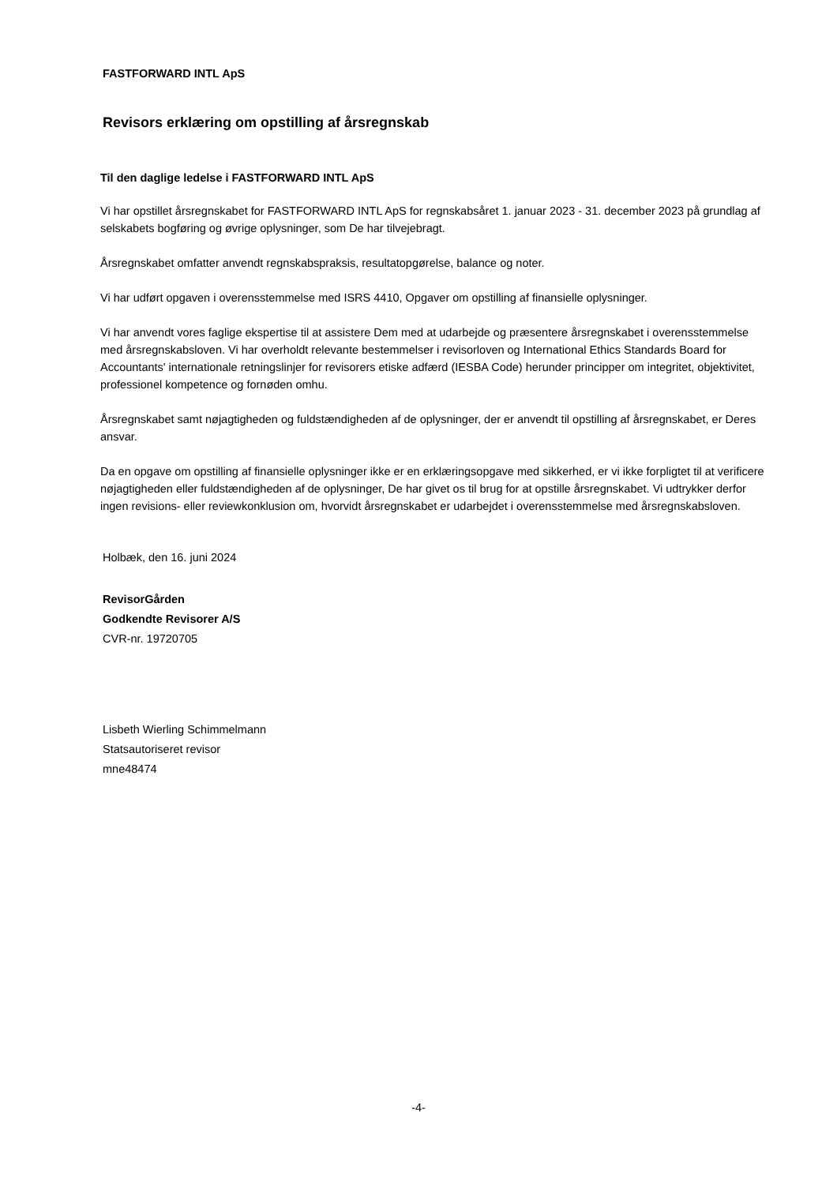FASTFORWARD INTL ApS
Revisors erklæring om opstilling af årsregnskab
Til den daglige ledelse i FASTFORWARD INTL ApS
Vi har opstillet årsregnskabet for FASTFORWARD INTL ApS for regnskabsåret 1. januar 2023 - 31. december 2023 på grundlag af selskabets bogføring og øvrige oplysninger, som De har tilvejebragt.
Årsregnskabet omfatter anvendt regnskabspraksis, resultatopgørelse, balance og noter.
Vi har udført opgaven i overensstemmelse med ISRS 4410, Opgaver om opstilling af finansielle oplysninger.
Vi har anvendt vores faglige ekspertise til at assistere Dem med at udarbejde og præsentere årsregnskabet i overensstemmelse med årsregnskabsloven. Vi har overholdt relevante bestemmelser i revisorloven og International Ethics Standards Board for Accountants' internationale retningslinjer for revisorers etiske adfærd (IESBA Code) herunder principper om integritet, objektivitet, professionel kompetence og fornøden omhu.
Årsregnskabet samt nøjagtigheden og fuldstændigheden af de oplysninger, der er anvendt til opstilling af årsregnskabet, er Deres ansvar.
Da en opgave om opstilling af finansielle oplysninger ikke er en erklæringsopgave med sikkerhed, er vi ikke forpligtet til at verificere nøjagtigheden eller fuldstændigheden af de oplysninger, De har givet os til brug for at opstille årsregnskabet. Vi udtrykker derfor ingen revisions- eller reviewkonklusion om, hvorvidt årsregnskabet er udarbejdet i overensstemmelse med årsregnskabsloven.
Holbæk, den 16. juni 2024
RevisorGården
Godkendte Revisorer A/S
CVR-nr. 19720705
Lisbeth Wierling Schimmelmann
Statsautoriseret revisor
mne48474
-4-